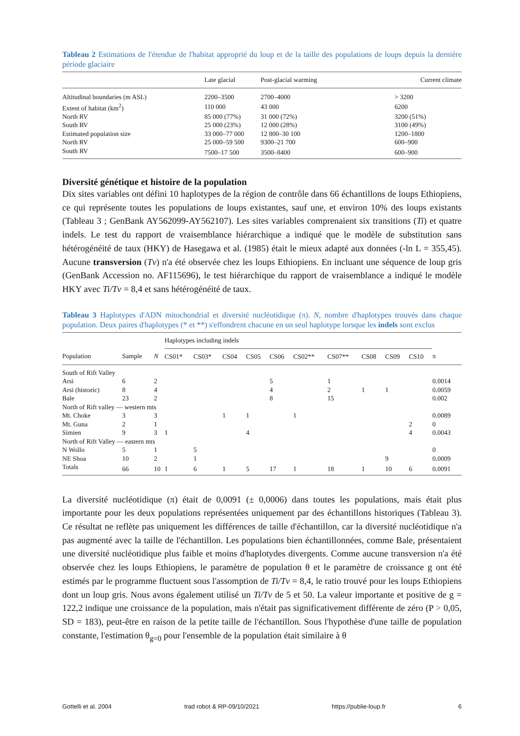Tableau 2 Estimations de l'étendue de l'habitat approprié du loup et de la taille des populations de loups depuis la dernière période glaciaire
| | Late glacial | Post-glacial warming | Current climate |
| --- | --- | --- | --- |
| Altitudinal boundaries (m ASL) | 2200–3500 | 2700–4000 | > 3200 |
| Extent of habitat (km<sup>2</sup>) | 110 000 | 43 000 | 6200 |
| North RV | 85 000 (77%) | 31 000 (72%) | 3200 (51%) |
| South RV | 25 000 (23%) | 12 000 (28%) | 3100 (49%) |
| Estimated population size | 33 000–77 000 | 12 800–30 100 | 1200–1800 |
| North RV | 25 000–59 500 | 9300–21 700 | 600–900 |
| South RV | 7500–17 500 | 3500–8400 | 600–900 |
Diversité génétique et histoire de la population
Dix sites variables ont défini 10 haplotypes de la région de contrôle dans 66 échantillons de loups Ethiopiens, ce qui représente toutes les populations de loups existantes, sauf une, et environ 10% des loups existants (Tableau 3 ; GenBank AY562099-AY562107). Les sites variables comprenaient six transitions (Ti) et quatre indels. Le test du rapport de vraisemblance hiérarchique a indiqué que le modèle de substitution sans hétérogénéité de taux (HKY) de Hasegawa et al. (1985) était le mieux adapté aux données (-ln L = 355,45). Aucune transversion (Tv) n'a été observée chez les loups Ethiopiens. En incluant une séquence de loup gris (GenBank Accession no. AF115696), le test hiérarchique du rapport de vraisemblance a indiqué le modèle HKY avec Ti/Tv = 8,4 et sans hétérogénéité de taux.
Tableau 3 Haplotypes d'ADN mitochondrial et diversité nucléotidique (π). N, nombre d'haplotypes trouvés dans chaque population. Deux paires d'haplotypes (* et **) s'effondrent chacune en un seul haplotype lorsque les indels sont exclus
| | | | Haplotypes including indels | | | | | | | | | | |
| --- | --- | --- | --- | --- | --- | --- | --- | --- | --- | --- | --- | --- | --- |
| Population | Sample | N | CS01* | CS03* | CS04 | CS05 | CS06 | CS02** | CS07** | CS08 | CS09 | CS10 | π |
| South of Rift Valley | | | | | | | | | | | | | |
| Arsi | 6 | 2 | | | | | 5 | | 1 | | | | 0.0014 |
| Arsi (historic) | 8 | 4 | | | | | 4 | | 2 | 1 | 1 | | 0.0059 |
| Bale | 23 | 2 | | | | | 8 | | 15 | | | | 0.002 |
| North of Rift valley — western mts | | | | | | | | | | | | | |
| Mt. Choke | 3 | 3 | | | 1 | 1 | | 1 | | | | | 0.0089 |
| Mt. Guna | 2 | 1 | | | | | | | | | | 2 | 0 |
| Simien | 9 | 3 | 1 | | | 4 | | | | | | 4 | 0.0043 |
| North of Rift Valley — eastern mts | | | | | | | | | | | | | |
| N Wollo | 5 | 1 | | 5 | | | | | | | | | 0 |
| NE Shoa | 10 | 2 | | 1 | | | | | | | 9 | | 0.0009 |
| Totals | 66 | 10 | 1 | 6 | 1 | 5 | 17 | 1 | 18 | 1 | 10 | 6 | 0.0091 |
La diversité nucléotidique (π) était de 0,0091 (± 0,0006) dans toutes les populations, mais était plus importante pour les deux populations représentées uniquement par des échantillons historiques (Tableau 3). Ce résultat ne reflète pas uniquement les différences de taille d'échantillon, car la diversité nucléotidique n'a pas augmenté avec la taille de l'échantillon. Les populations bien échantillonnées, comme Bale, présentaient une diversité nucléotidique plus faible et moins d'haplotydes divergents. Comme aucune transversion n'a été observée chez les loups Ethiopiens, le paramètre de population θ et le paramètre de croissance g ont été estimés par le programme fluctuent sous l'assomption de Ti/Tv = 8,4, le ratio trouvé pour les loups Ethiopiens dont un loup gris. Nous avons également utilisé un Ti/Tv de 5 et 50. La valeur importante et positive de g = 122,2 indique une croissance de la population, mais n'était pas significativement différente de zéro (P > 0,05, SD = 183), peut-être en raison de la petite taille de l'échantillon. Sous l'hypothèse d'une taille de population constante, l'estimation θ<sub>g=0</sub> pour l'ensemble de la population était similaire à θ
Gottelli et al. 2004 trad robot & RP-09/10/2021 https://publie-loup.fr 6